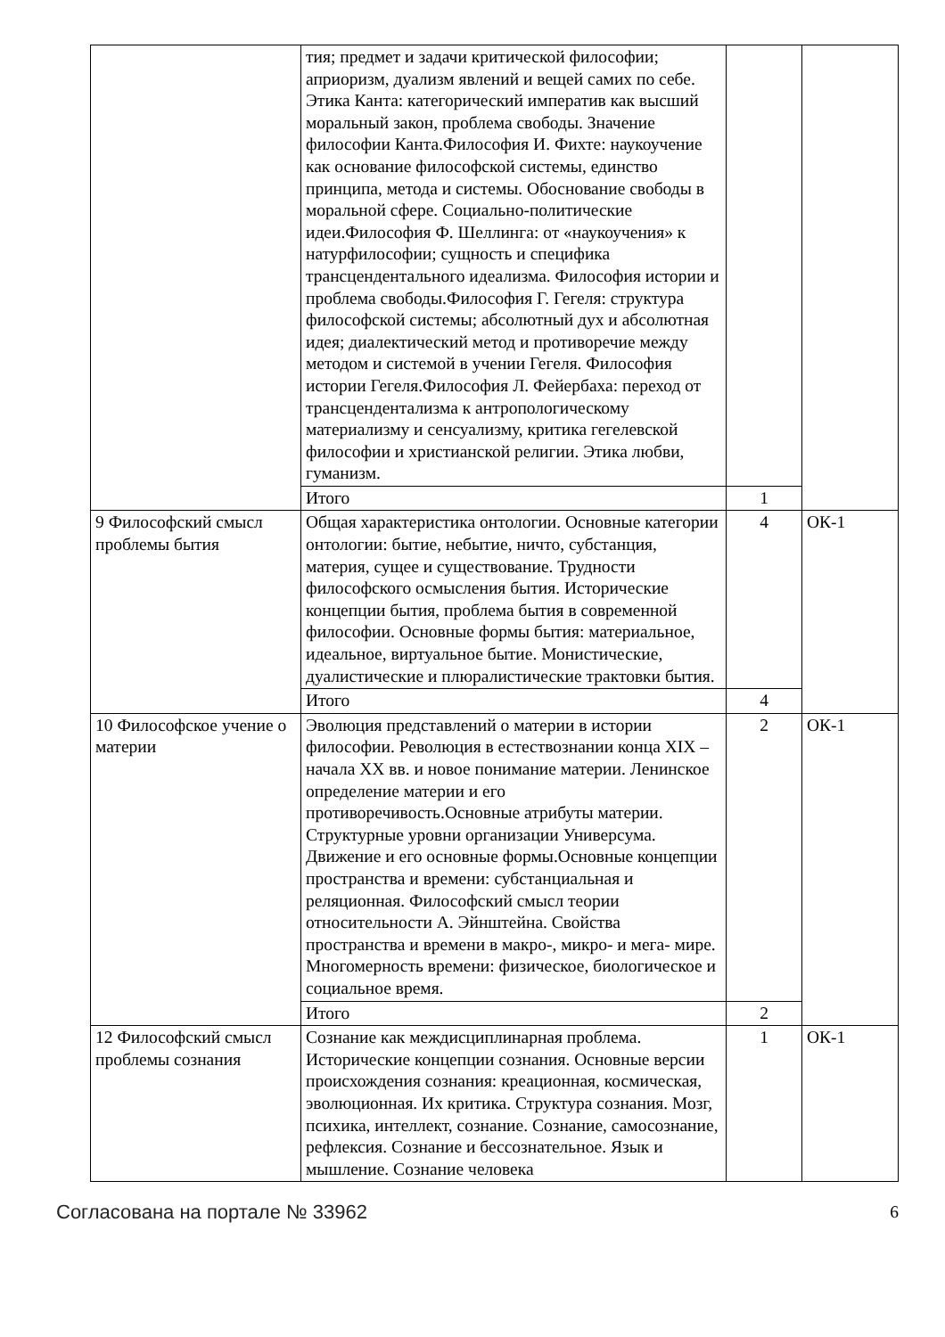| | тия; предмет и задачи критической философии; априоризм, дуализм явлений и вещей самих по себе. Этика Канта: категорический императив как высший моральный закон, проблема свободы. Значение философии Канта.Философия И. Фихте: наукоучение как основание философской системы, единство принципа, метода и системы. Обоснование свободы в моральной сфере. Социально-политические идеи.Философия Ф. Шеллинга: от «наукоучения» к натурфилософии; сущность и специфика трансцендентального идеализма. Философия истории и проблема свободы.Философия Г. Гегеля: структура философской системы; абсолютный дух и абсолютная идея; диалектический метод и противоречие между методом и системой в учении Гегеля. Философия истории Гегеля.Философия Л. Фейербаха: переход от трансцендентализма к антропологическому материализму и сенсуализму, критика гегелевской философии и христианской религии. Этика любви, гуманизм. | | |
| | Итого | 1 | |
| 9 Философский смысл проблемы бытия | Общая характеристика онтологии. Основные категории онтологии: бытие, небытие, ничто, субстанция, материя, сущее и существование. Трудности философского осмысления бытия. Исторические концепции бытия, проблема бытия в современной философии. Основные формы бытия: материальное, идеальное, виртуальное бытие. Монистические, дуалистические и плюралистические трактовки бытия. | 4 | ОК-1 |
| | Итого | 4 | |
| 10 Философское учение о материи | Эволюция представлений о материи в истории философии. Революция в естествознании конца XIX – начала XX вв. и новое понимание материи. Ленинское определение материи и его противоречивость.Основные атрибуты материи. Структурные уровни организации Универсума. Движение и его основные формы.Основные концепции пространства и времени: субстанциальная и реляционная. Философский смысл теории относительности А. Эйнштейна. Свойства пространства и времени в макро-, микро- и мега- мире. Многомерность времени: физическое, биологическое и социальное время. | 2 | ОК-1 |
| | Итого | 2 | |
| 12 Философский смысл проблемы сознания | Сознание как междисциплинарная проблема. Исторические концепции сознания. Основные версии происхождения сознания: креационная, космическая, эволюционная. Их критика. Структура сознания. Мозг, психика, интеллект, сознание. Сознание, самосознание, рефлексия. Сознание и бессознательное. Язык и мышление. Сознание человека | 1 | ОК-1 |
Согласована на портале № 33962 6